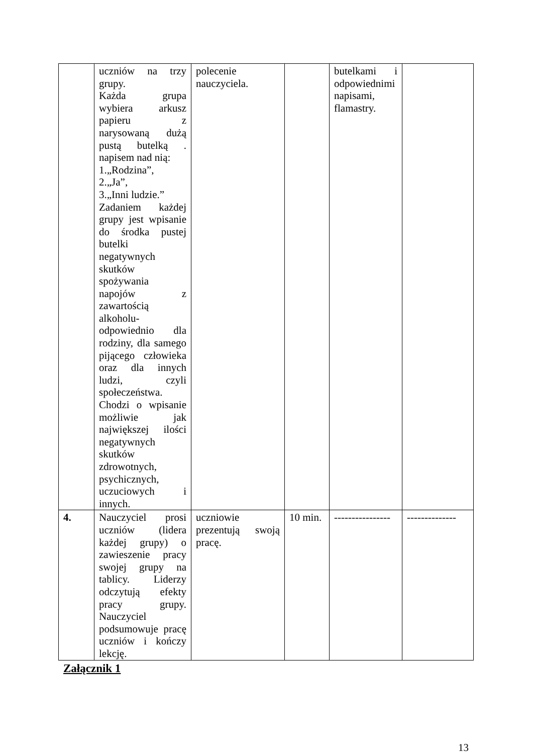| | uczniów na trzy grupy. Każda grupa wybiera arkusz papieru z narysowaną dużą pustą butelką . napisem nad nią: 1.„Rodzina”, 2.„Ja”, 3.„Inni ludzie.” Zadaniem każdej grupy jest wpisanie do środka pustej butelki negatywnych skutków spożywania napojów z zawartością alkoholu-odpowiednio dla rodziny, dla samego pijącego człowieka oraz dla innych ludzi, czyli społeczeństwa. Chodzi o wpisanie możliwie jak największej ilości negatywnych skutków zdrowotnych, psychicznych, uczuciowych i innych. | polecenie nauczyciela. | | butelkami i odpowiednimi napisami, flamastry. | |
| 4. | Nauczyciel prosi uczniów (lidera każdej grupy) o zawieszenie pracy swojej grupy na tablicy. Liderzy odczytują efekty pracy grupy. Nauczyciel podsumowuje pracę uczniów i kończy lekcję. | uczniowie prezentują swoją pracę. | 10 min. | ---------------- | -------------- |
Załącznik 1
13